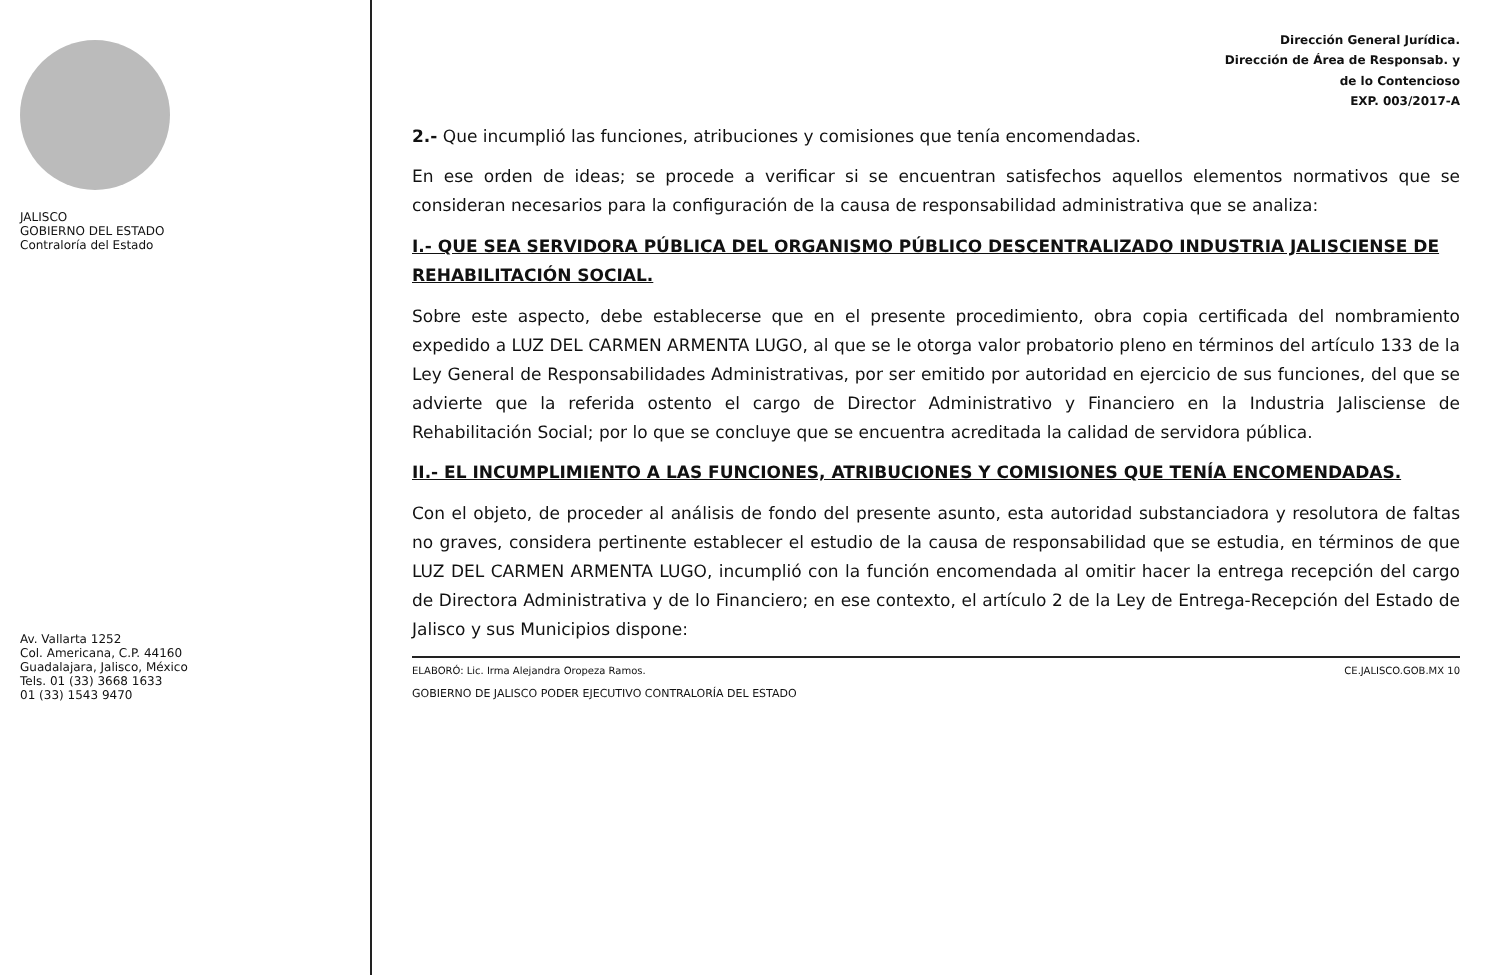JALISCO
GOBIERNO DEL ESTADO
Contraloría del Estado
Av. Vallarta 1252
Col. Americana, C.P. 44160
Guadalajara, Jalisco, México
Tels. 01 (33) 3668 1633
01 (33) 1543 9470
Dirección General Jurídica.
Dirección de Área de Responsab. y
de lo Contencioso
EXP. 003/2017-A
2.- Que incumplió las funciones, atribuciones y comisiones que tenía encomendadas.
En ese orden de ideas; se procede a verificar si se encuentran satisfechos aquellos elementos normativos que se consideran necesarios para la configuración de la causa de responsabilidad administrativa que se analiza:
I.- QUE SEA SERVIDORA PÚBLICA DEL ORGANISMO PÚBLICO DESCENTRALIZADO INDUSTRIA JALISCIENSE DE REHABILITACIÓN SOCIAL.
Sobre este aspecto, debe establecerse que en el presente procedimiento, obra copia certificada del nombramiento expedido a LUZ DEL CARMEN ARMENTA LUGO, al que se le otorga valor probatorio pleno en términos del artículo 133 de la Ley General de Responsabilidades Administrativas, por ser emitido por autoridad en ejercicio de sus funciones, del que se advierte que la referida ostento el cargo de Director Administrativo y Financiero en la Industria Jalisciense de Rehabilitación Social; por lo que se concluye que se encuentra acreditada la calidad de servidora pública.
II.- EL INCUMPLIMIENTO A LAS FUNCIONES, ATRIBUCIONES Y COMISIONES QUE TENÍA ENCOMENDADAS.
Con el objeto, de proceder al análisis de fondo del presente asunto, esta autoridad substanciadora y resolutora de faltas no graves, considera pertinente establecer el estudio de la causa de responsabilidad que se estudia, en términos de que LUZ DEL CARMEN ARMENTA LUGO, incumplió con la función encomendada al omitir hacer la entrega recepción del cargo de Directora Administrativa y de lo Financiero; en ese contexto, el artículo 2 de la Ley de Entrega-Recepción del Estado de Jalisco y sus Municipios dispone:
ELABORÓ: Lic. Irma Alejandra Oropeza Ramos. CE.JALISCO.GOB.MX 10
GOBIERNO DE JALISCO PODER EJECUTIVO CONTRALORÍA DEL ESTADO